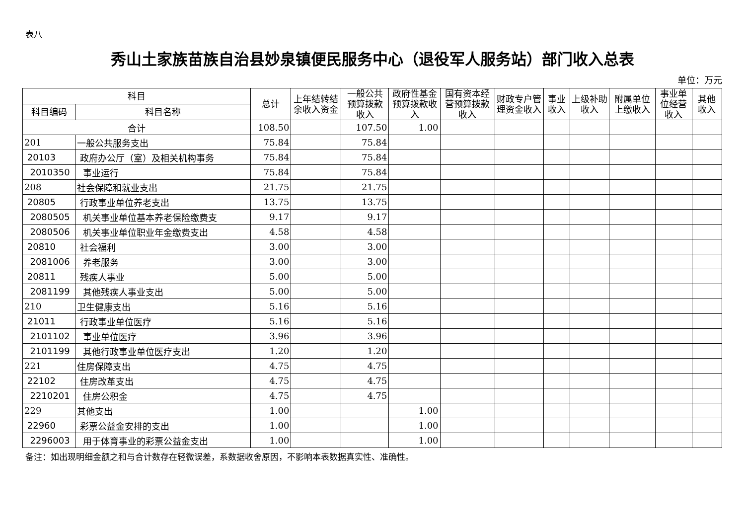表八
秀山土家族苗族自治县妙泉镇便民服务中心（退役军人服务站）部门收入总表
单位：万元
| 科目 | | 总计 | 上年结转结余收入资金 | 一般公共预算拨款收入 | 政府性基金预算拨款收入 | 国有资本经营预算拨款收入 | 财政专户管理资金收入 | 事业收入 | 上级补助收入 | 附属单位上缴收入 | 事业单位经营收入 | 其他收入 |
| --- | --- | --- | --- | --- | --- | --- | --- | --- | --- | --- | --- | --- |
| 科目编码 | 科目名称 | | | | | | | | | | | |
| 合计 | | 108.50 | | 107.50 | 1.00 | | | | | | | |
| 201 | 一般公共服务支出 | 75.84 | | 75.84 | | | | | | | | |
| 20103 | 政府办公厅（室）及相关机构事务 | 75.84 | | 75.84 | | | | | | | | |
| 2010350 | 事业运行 | 75.84 | | 75.84 | | | | | | | | |
| 208 | 社会保障和就业支出 | 21.75 | | 21.75 | | | | | | | | |
| 20805 | 行政事业单位养老支出 | 13.75 | | 13.75 | | | | | | | | |
| 2080505 | 机关事业单位基本养老保险缴费支 | 9.17 | | 9.17 | | | | | | | | |
| 2080506 | 机关事业单位职业年金缴费支出 | 4.58 | | 4.58 | | | | | | | | |
| 20810 | 社会福利 | 3.00 | | 3.00 | | | | | | | | |
| 2081006 | 养老服务 | 3.00 | | 3.00 | | | | | | | | |
| 20811 | 残疾人事业 | 5.00 | | 5.00 | | | | | | | | |
| 2081199 | 其他残疾人事业支出 | 5.00 | | 5.00 | | | | | | | | |
| 210 | 卫生健康支出 | 5.16 | | 5.16 | | | | | | | | |
| 21011 | 行政事业单位医疗 | 5.16 | | 5.16 | | | | | | | | |
| 2101102 | 事业单位医疗 | 3.96 | | 3.96 | | | | | | | | |
| 2101199 | 其他行政事业单位医疗支出 | 1.20 | | 1.20 | | | | | | | | |
| 221 | 住房保障支出 | 4.75 | | 4.75 | | | | | | | | |
| 22102 | 住房改革支出 | 4.75 | | 4.75 | | | | | | | | |
| 2210201 | 住房公积金 | 4.75 | | 4.75 | | | | | | | | |
| 229 | 其他支出 | 1.00 | | | 1.00 | | | | | | | |
| 22960 | 彩票公益金安排的支出 | 1.00 | | | 1.00 | | | | | | | |
| 2296003 | 用于体育事业的彩票公益金支出 | 1.00 | | | 1.00 | | | | | | | |
备注：如出现明细金额之和与合计数存在轻微误差，系数据收舍原因，不影响本表数据真实性、准确性。